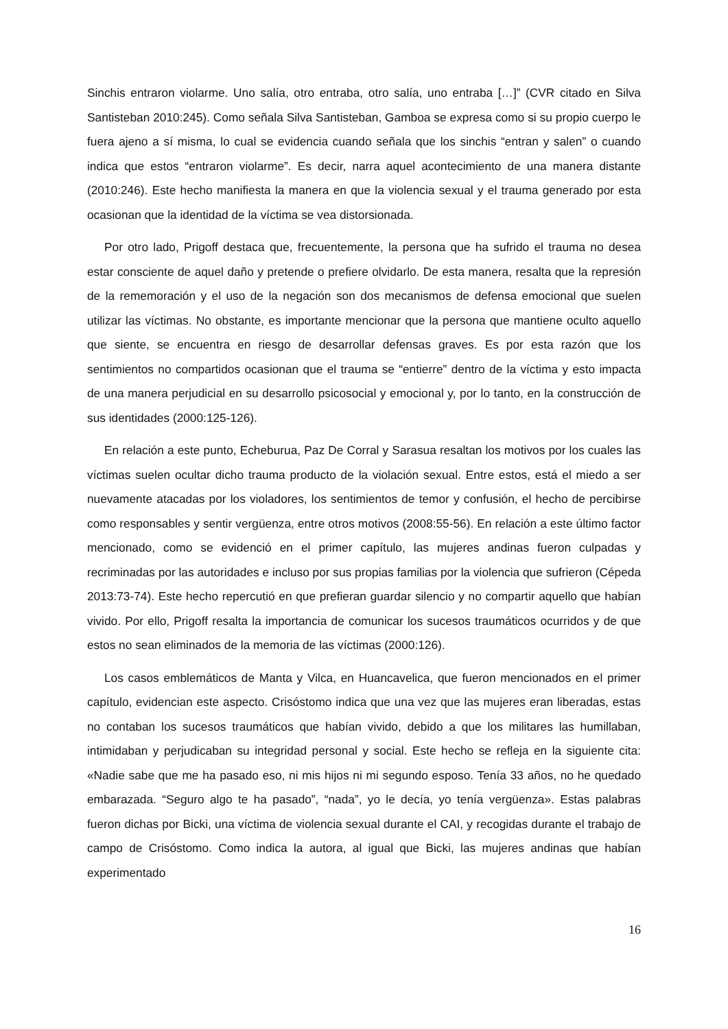Sinchis entraron violarme. Uno salía, otro entraba, otro salía, uno entraba […]” (CVR citado en Silva Santisteban 2010:245). Como señala Silva Santisteban, Gamboa se expresa como si su propio cuerpo le fuera ajeno a sí misma, lo cual se evidencia cuando señala que los sinchis “entran y salen” o cuando indica que estos “entraron violarme”. Es decir, narra aquel acontecimiento de una manera distante (2010:246). Este hecho manifiesta la manera en que la violencia sexual y el trauma generado por esta ocasionan que la identidad de la víctima se vea distorsionada.
Por otro lado, Prigoff destaca que, frecuentemente, la persona que ha sufrido el trauma no desea estar consciente de aquel daño y pretende o prefiere olvidarlo. De esta manera, resalta que la represión de la rememoración y el uso de la negación son dos mecanismos de defensa emocional que suelen utilizar las víctimas. No obstante, es importante mencionar que la persona que mantiene oculto aquello que siente, se encuentra en riesgo de desarrollar defensas graves. Es por esta razón que los sentimientos no compartidos ocasionan que el trauma se “entierre” dentro de la víctima y esto impacta de una manera perjudicial en su desarrollo psicosocial y emocional y, por lo tanto, en la construcción de sus identidades (2000:125-126).
En relación a este punto, Echeburua, Paz De Corral y Sarasua resaltan los motivos por los cuales las víctimas suelen ocultar dicho trauma producto de la violación sexual. Entre estos, está el miedo a ser nuevamente atacadas por los violadores, los sentimientos de temor y confusión, el hecho de percibirse como responsables y sentir vergüenza, entre otros motivos (2008:55-56). En relación a este último factor mencionado, como se evidenció en el primer capítulo, las mujeres andinas fueron culpadas y recriminadas por las autoridades e incluso por sus propias familias por la violencia que sufrieron (Cépeda 2013:73-74). Este hecho repercutió en que prefieran guardar silencio y no compartir aquello que habían vivido. Por ello, Prigoff resalta la importancia de comunicar los sucesos traumáticos ocurridos y de que estos no sean eliminados de la memoria de las víctimas (2000:126).
Los casos emblemáticos de Manta y Vilca, en Huancavelica, que fueron mencionados en el primer capítulo, evidencian este aspecto. Crisóstomo indica que una vez que las mujeres eran liberadas, estas no contaban los sucesos traumáticos que habían vivido, debido a que los militares las humillaban, intimidaban y perjudicaban su integridad personal y social. Este hecho se refleja en la siguiente cita: «Nadie sabe que me ha pasado eso, ni mis hijos ni mi segundo esposo. Tenía 33 años, no he quedado embarazada. “Seguro algo te ha pasado”, “nada”, yo le decía, yo tenía vergüenza». Estas palabras fueron dichas por Bicki, una víctima de violencia sexual durante el CAI, y recogidas durante el trabajo de campo de Crisóstomo. Como indica la autora, al igual que Bicki, las mujeres andinas que habían experimentado
16